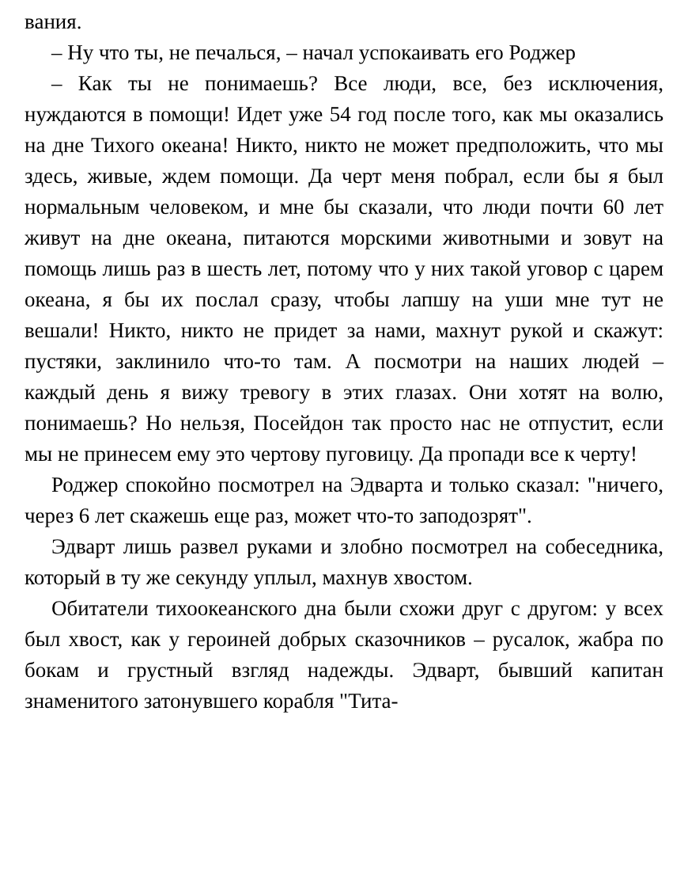вания.
– Ну что ты, не печалься, – начал успокаивать его Роджер
– Как ты не понимаешь? Все люди, все, без исключения, нуждаются в помощи! Идет уже 54 год после того, как мы оказались на дне Тихого океана! Никто, никто не может предположить, что мы здесь, живые, ждем помощи. Да черт меня побрал, если бы я был нормальным человеком, и мне бы сказали, что люди почти 60 лет живут на дне океана, питаются морскими животными и зовут на помощь лишь раз в шесть лет, потому что у них такой уговор с царем океана, я бы их послал сразу, чтобы лапшу на уши мне тут не вешали! Никто, никто не придет за нами, махнут рукой и скажут: пустяки, заклинило что-то там. А посмотри на наших людей – каждый день я вижу тревогу в этих глазах. Они хотят на волю, понимаешь? Но нельзя, Посейдон так просто нас не отпустит, если мы не принесем ему это чертову пуговицу. Да пропади все к черту!
Роджер спокойно посмотрел на Эдварта и только сказал: "ничего, через 6 лет скажешь еще раз, может что-то заподозрят".
Эдварт лишь развел руками и злобно посмотрел на собеседника, который в ту же секунду уплыл, махнув хвостом.
Обитатели тихоокеанского дна были схожи друг с другом: у всех был хвост, как у героиней добрых сказочников – русалок, жабра по бокам и грустный взгляд надежды. Эдварт, бывший капитан знаменитого затонувшего корабля "Тита-